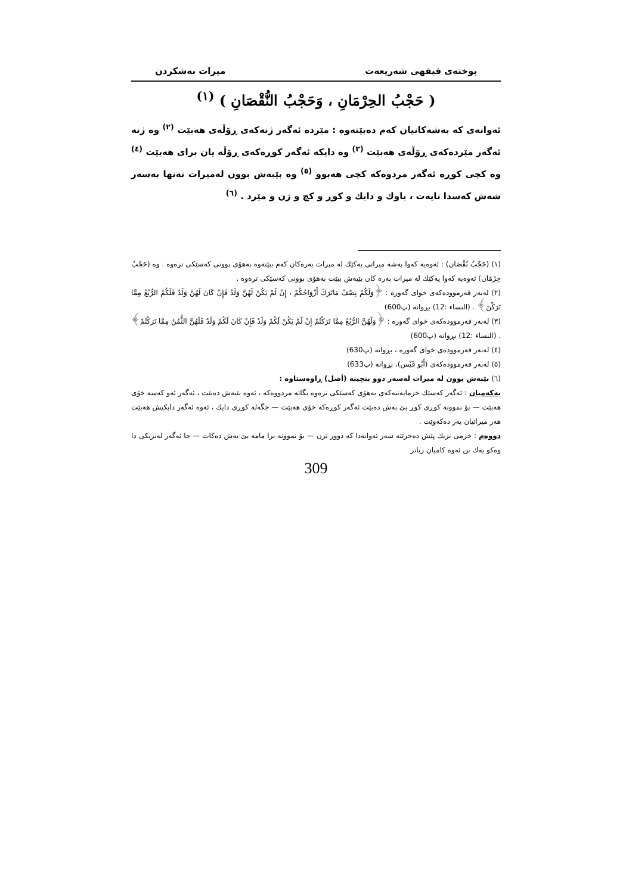پوختەی فیقهی شەریعەت میرات بەشكردن
( حَجْبُ الحِرْمَانِ ، وَحَجْبُ النُّقْصَانِ ) <sup>(١)</sup>
ئەوانەی كە بەشەكانیان كەم دەبێتەوە : مێردە ئەگەر ژنەكەی ڕۆڵەی هەبێت <sup>(٢)</sup> وە ژنە ئەگەر مێردەكەی ڕۆڵەی هەبێت <sup>(٣)</sup> وە دایكە ئەگەر كوڕەكەی ڕۆڵە یان برای هەبێت <sup>(٤)</sup> وە كچی كوڕە ئەگەر مردوەكە كچی هەبوو <sup>(٥)</sup> وە بێبەش بوون لەمیرات تەنها بەسەر شەش كەسدا نایەت ، باوك و دایك و كوڕ و كچ و ژن و مێرد . <sup>(٦)</sup>
(١) (حَجْبُ نُقْصَان) : ئەوەیە كەوا بەشە میراتی یەكێك لە میرات بەرەكان كەم ببێتەوە بەهۆی بوونی كەسێكی ترەوە . وە (حَجْبُ حِرْمَان) ئەوەیە كەوا یەكێك لە میرات بەرە كان بێبەش ببێت بەهۆی بوونی كەسێكی ترەوە .
(٢) لەبەر فەرموودەكەی خوای گەورە : ﴿وَلَكُمْ نِصْفُ مَاتَرَكَ أَزْوَاجُكُمْ ، إِنْ لَمْ يَكُنْ لَهُنَّ وَلَدٌ فَإِنْ كَانَ لَهُنَّ وَلَدٌ فَلَكُمُ الرُّبُعُ مِمَّا تَرَكْنَ﴾ . (النساء :12) بڕوانە (پ600)
(٣) لەبەر فەرموودەكەی خوای گەورە : ﴿وَلَهُنَّ الرُّبُعُ مِمَّا تَرَكْتُمْ إِنْ لَمْ يَكُنْ لَكُمْ وَلَدٌ فَإِنْ كَانَ لَكُمْ وَلَدٌ فَلَهُنَّ الثُّمُنُ مِمَّا تَرَكْتُمْ﴾ . (النساء :12) بڕوانە (پ600)
(٤) لەبەر فەرموودەی خوای گەورە ، بڕوانە (پ630)
(٥) لەبەر فەرموودەكەی (أَبُو قَيْس)، بڕوانە (پ633)
(٦) بێبەش بوون لە میرات لەسەر دوو بنچینە (أصل) ڕاوەستاوە :
یەكەمیان : ئەگەر كەسێك خزمایەتیەكەی بەهۆی كەسێكی ترەوە بگاتە مردووەكە ، ئەوە بێبەش دەبێت ، ئەگەر ئەو كەسە خۆی هەبێت — بۆ نموونە كوڕی كوڕ بێ بەش دەبێت ئەگەر كوڕەكە خۆی هەبێت — جگەلە كوڕی دایك ، ئەوە ئەگەر دایكیش هەبێت هەر میراتیان بەر دەكەوێت .
دووەم : خزمی نزیك پێش دەخرێتە سەر ئەوانەدا كە دوور ترن — بۆ نموونە برا مامە بێ بەش دەكات — جا ئەگەر لەنزیكی دا وەكو یەك بن ئەوە كامیان زیاتر
309